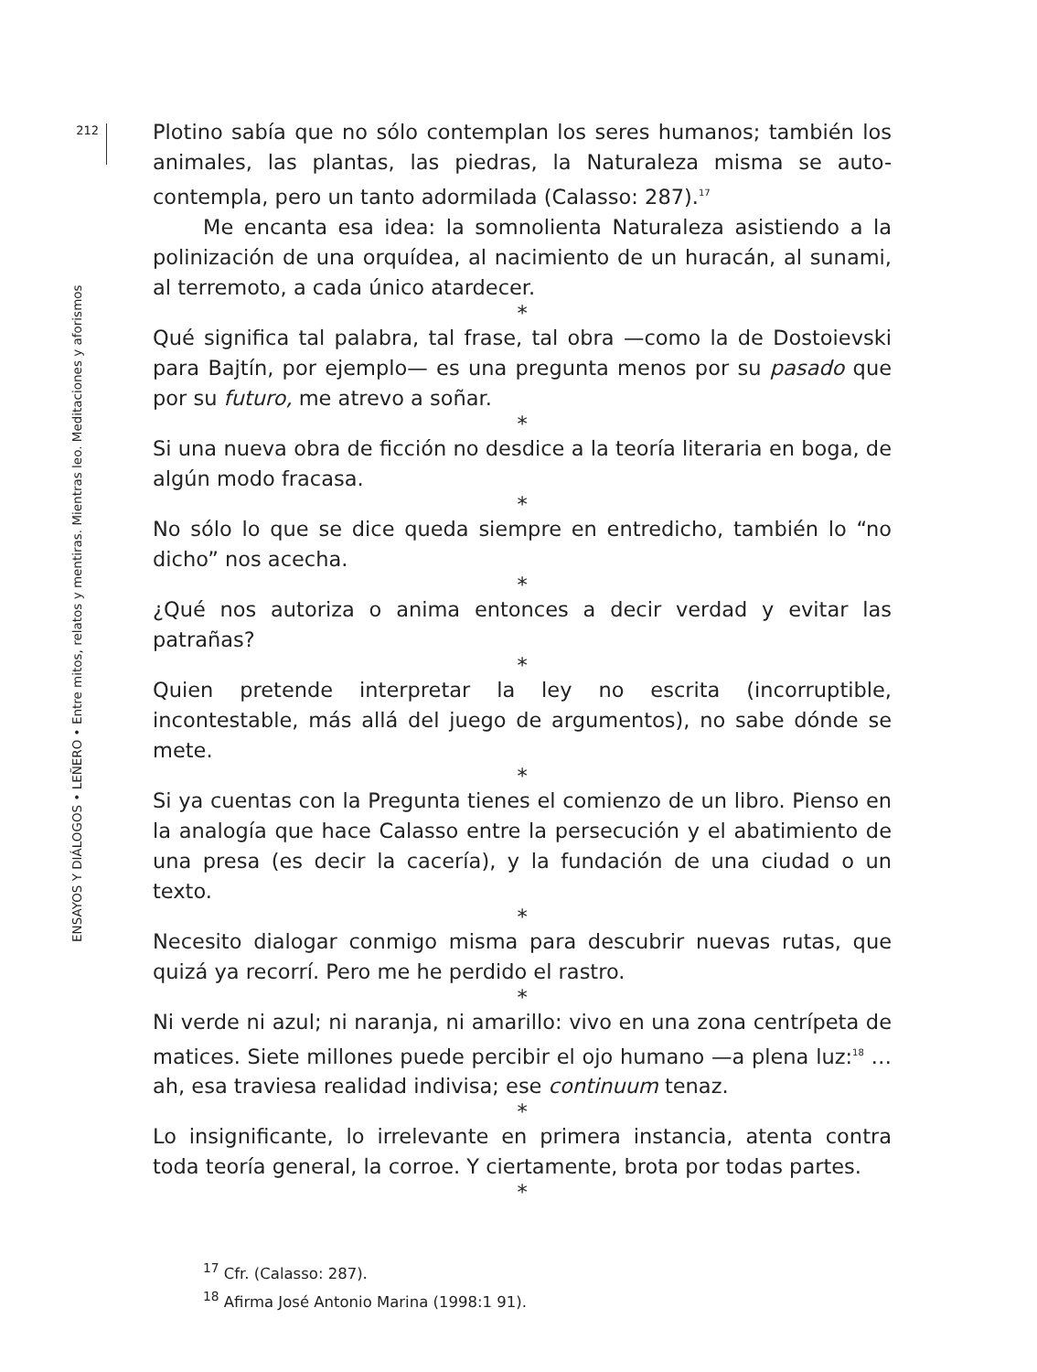212
ENSAYOS Y DIÁLOGOS • LEÑERO • Entre mitos, relatos y mentiras. Mientras leo. Meditaciones y aforismos
Plotino sabía que no sólo contemplan los seres humanos; también los animales, las plantas, las piedras, la Naturaleza misma se auto-contempla, pero un tanto adormilada (Calasso: 287).<sup>17</sup>
Me encanta esa idea: la somnolienta Naturaleza asistiendo a la polinización de una orquídea, al nacimiento de un huracán, al sunami, al terremoto, a cada único atardecer.
*
Qué significa tal palabra, tal frase, tal obra —como la de Dostoievski para Bajtín, por ejemplo— es una pregunta menos por su pasado que por su futuro, me atrevo a soñar.
*
Si una nueva obra de ficción no desdice a la teoría literaria en boga, de algún modo fracasa.
*
No sólo lo que se dice queda siempre en entredicho, también lo “no dicho” nos acecha.
*
¿Qué nos autoriza o anima entonces a decir verdad y evitar las patrañas?
*
Quien pretende interpretar la ley no escrita (incorruptible, incontestable, más allá del juego de argumentos), no sabe dónde se mete.
*
Si ya cuentas con la Pregunta tienes el comienzo de un libro. Pienso en la analogía que hace Calasso entre la persecución y el abatimiento de una presa (es decir la cacería), y la fundación de una ciudad o un texto.
*
Necesito dialogar conmigo misma para descubrir nuevas rutas, que quizá ya recorrí. Pero me he perdido el rastro.
*
Ni verde ni azul; ni naranja, ni amarillo: vivo en una zona centrípeta de matices. Siete millones puede percibir el ojo humano —a plena luz:<sup>18</sup> …ah, esa traviesa realidad indivisa; ese continuum tenaz.
*
Lo insignificante, lo irrelevante en primera instancia, atenta contra toda teoría general, la corroe. Y ciertamente, brota por todas partes.
*
<sup>17</sup> Cfr. (Calasso: 287).
<sup>18</sup> Afirma José Antonio Marina (1998:1 91).